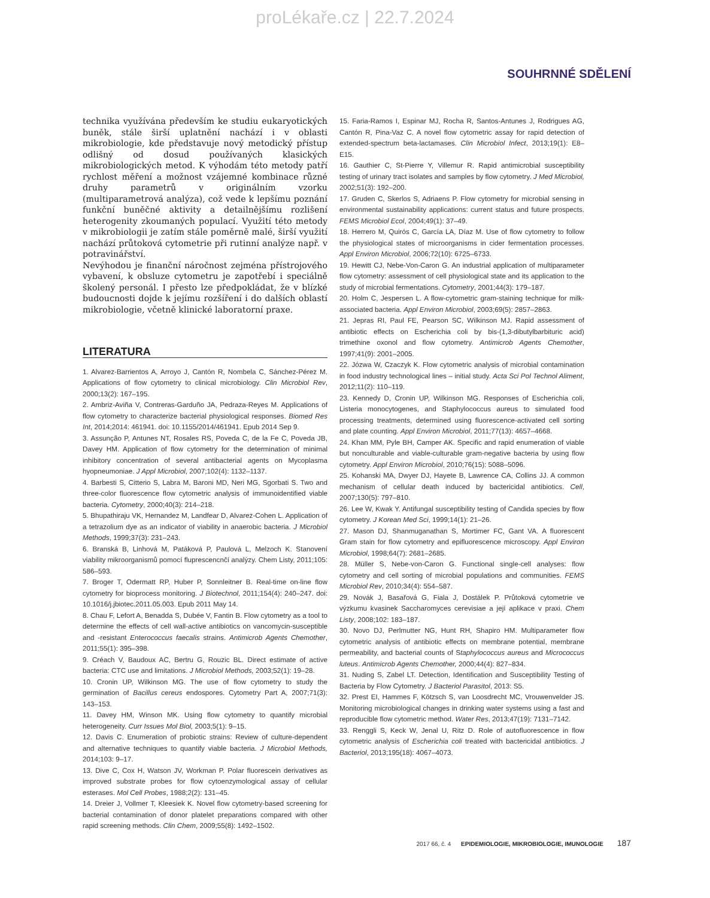proLékaře.cz | 22.7.2024
SOUHRNNÉ SDĚLENÍ
technika využívána především ke studiu eukaryotických buněk, stále širší uplatnění nachází i v oblasti mikrobiologie, kde představuje nový metodický přístup odlišný od dosud používaných klasických mikrobiologických metod. K výhodám této metody patří rychlost měření a možnost vzájemné kombinace různé druhy parametrů v originálním vzorku (multiparametrová analýza), což vede k lepšímu poznání funkční buněčné aktivity a detailnějšímu rozlišení heterogenity zkoumaných populací. Využití této metody v mikrobiologii je zatím stále poměrně malé, širší využití nachází průtoková cytometrie při rutinní analýze např. v potravinářství.
Nevýhodou je finanční náročnost zejména přístrojového vybavení, k obsluze cytometru je zapotřebí i speciálně školený personál. I přesto lze předpokládat, že v blízké budoucnosti dojde k jejímu rozšíření i do dalších oblastí mikrobiologie, včetně klinické laboratorní praxe.
LITERATURA
1. Alvarez-Barrientos A, Arroyo J, Cantón R, Nombela C, Sánchez-Pérez M. Applications of flow cytometry to clinical microbiology. Clin Microbiol Rev, 2000;13(2): 167–195.
2. Ambriz-Aviña V, Contreras-Garduño JA, Pedraza-Reyes M. Applications of flow cytometry to characterize bacterial physiological responses. Biomed Res Int, 2014;2014: 461941. doi: 10.1155/2014/461941. Epub 2014 Sep 9.
3. Assunção P, Antunes NT, Rosales RS, Poveda C, de la Fe C, Poveda JB, Davey HM. Application of flow cytometry for the determination of minimal inhibitory concentration of several antibacterial agents on Mycoplasma hyopneumoniae. J Appl Microbiol, 2007;102(4): 1132–1137.
4. Barbesti S, Citterio S, Labra M, Baroni MD, Neri MG, Sgorbati S. Two and three-color fluorescence flow cytometric analysis of immunoidentified viable bacteria. Cytometry, 2000;40(3): 214–218.
5. Bhupathiraju VK, Hernandez M, Landfear D, Alvarez-Cohen L. Application of a tetrazolium dye as an indicator of viability in anaerobic bacteria. J Microbiol Methods, 1999;37(3): 231–243.
6. Branská B, Linhová M, Patáková P, Paulová L, Melzoch K. Stanovení viability mikroorganismů pomocí fluprescencnčí analýzy. Chem Listy, 2011;105: 586–593.
7. Broger T, Odermatt RP, Huber P, Sonnleitner B. Real-time on-line flow cytometry for bioprocess monitoring. J Biotechnol, 2011;154(4): 240–247. doi: 10.1016/j.jbiotec.2011.05.003. Epub 2011 May 14.
8. Chau F, Lefort A, Benadda S, Dubée V, Fantin B. Flow cytometry as a tool to determine the effects of cell wall-active antibiotics on vancomycin-susceptible and -resistant Enterococcus faecalis strains. Antimicrob Agents Chemother, 2011;55(1): 395–398.
9. Créach V, Baudoux AC, Bertru G, Rouzic BL. Direct estimate of active bacteria: CTC use and limitations. J Microbiol Methods, 2003;52(1): 19–28.
10. Cronin UP, Wilkinson MG. The use of flow cytometry to study the germination of Bacillus cereus endospores. Cytometry Part A, 2007;71(3): 143–153.
11. Davey HM, Winson MK. Using flow cytometry to quantify microbial heterogeneity. Curr Issues Mol Biol, 2003;5(1): 9–15.
12. Davis C. Enumeration of probiotic strains: Review of culture-dependent and alternative techniques to quantify viable bacteria. J Microbiol Methods, 2014;103: 9–17.
13. Dive C, Cox H, Watson JV, Workman P. Polar fluorescein derivatives as improved substrate probes for flow cytoenzymological assay of cellular esterases. Mol Cell Probes, 1988;2(2): 131–45.
14. Dreier J, Vollmer T, Kleesiek K. Novel flow cytometry-based screening for bacterial contamination of donor platelet preparations compared with other rapid screening methods. Clin Chem, 2009;55(8): 1492–1502.
15. Faria-Ramos I, Espinar MJ, Rocha R, Santos-Antunes J, Rodrigues AG, Cantón R, Pina-Vaz C. A novel flow cytometric assay for rapid detection of extended-spectrum beta-lactamases. Clin Microbiol Infect, 2013;19(1): E8–E15.
16. Gauthier C, St-Pierre Y, Villemur R. Rapid antimicrobial susceptibility testing of urinary tract isolates and samples by flow cytometry. J Med Microbiol, 2002;51(3): 192–200.
17. Gruden C, Skerlos S, Adriaens P. Flow cytometry for microbial sensing in environmental sustainability applications: current status and future prospects. FEMS Microbiol Ecol, 2004;49(1): 37–49.
18. Herrero M, Quirós C, García LA, Díaz M. Use of flow cytometry to follow the physiological states of microorganisms in cider fermentation processes. Appl Environ Microbiol, 2006;72(10): 6725–6733.
19. Hewitt CJ, Nebe-Von-Caron G. An industrial application of multiparameter flow cytometry: assessment of cell physiological state and its application to the study of microbial fermentations. Cytometry, 2001;44(3): 179–187.
20. Holm C, Jespersen L. A flow-cytometric gram-staining technique for milk-associated bacteria. Appl Environ Microbiol, 2003;69(5): 2857–2863.
21. Jepras RI, Paul FE, Pearson SC, Wilkinson MJ. Rapid assessment of antibiotic effects on Escherichia coli by bis-(1,3-dibutylbarbituric acid) trimethine oxonol and flow cytometry. Antimicrob Agents Chemother, 1997;41(9): 2001–2005.
22. Józwa W, Czaczyk K. Flow cytometric analysis of microbial contamination in food industry technological lines – initial study. Acta Sci Pol Technol Aliment, 2012;11(2): 110–119.
23. Kennedy D, Cronin UP, Wilkinson MG. Responses of Escherichia coli, Listeria monocytogenes, and Staphylococcus aureus to simulated food processing treatments, determined using fluorescence-activated cell sorting and plate counting. Appl Environ Microbiol, 2011;77(13): 4657–4668.
24. Khan MM, Pyle BH, Camper AK. Specific and rapid enumeration of viable but nonculturable and viable-culturable gram-negative bacteria by using flow cytometry. Appl Environ Microbiol, 2010;76(15): 5088–5096.
25. Kohanski MA, Dwyer DJ, Hayete B, Lawrence CA, Collins JJ. A common mechanism of cellular death induced by bactericidal antibiotics. Cell, 2007;130(5): 797–810.
26. Lee W, Kwak Y. Antifungal susceptibility testing of Candida species by flow cytometry. J Korean Med Sci, 1999;14(1): 21–26.
27. Mason DJ, Shanmuganathan S, Mortimer FC, Gant VA. A fluorescent Gram stain for flow cytometry and epifluorescence microscopy. Appl Environ Microbiol, 1998;64(7): 2681–2685.
28. Müller S, Nebe-von-Caron G. Functional single-cell analyses: flow cytometry and cell sorting of microbial populations and communities. FEMS Microbiol Rev, 2010;34(4): 554–587.
29. Novák J, Basařová G, Fiala J, Dostálek P. Průtoková cytometrie ve výzkumu kvasinek Saccharomyces cerevisiae a její aplikace v praxi. Chem Listy, 2008;102: 183–187.
30. Novo DJ, Perlmutter NG, Hunt RH, Shapiro HM. Multiparameter flow cytometric analysis of antibiotic effects on membrane potential, membrane permeability, and bacterial counts of Staphylococcus aureus and Micrococcus luteus. Antimicrob Agents Chemother, 2000;44(4): 827–834.
31. Nuding S, Zabel LT. Detection, Identification and Susceptibility Testing of Bacteria by Flow Cytometry. J Bacteriol Parasitol, 2013: S5.
32. Prest EI, Hammes F, Kötzsch S, van Loosdrecht MC, Vrouwenvelder JS. Monitoring microbiological changes in drinking water systems using a fast and reproducible flow cytometric method. Water Res, 2013;47(19): 7131–7142.
33. Renggli S, Keck W, Jenal U, Ritz D. Role of autofluorescence in flow cytometric analysis of Escherichia coli treated with bactericidal antibiotics. J Bacteriol, 2013;195(18): 4067–4073.
2017 66, č. 4 EPIDEMIOLOGIE, MIKROBIOLOGIE, IMUNOLOGIE 187